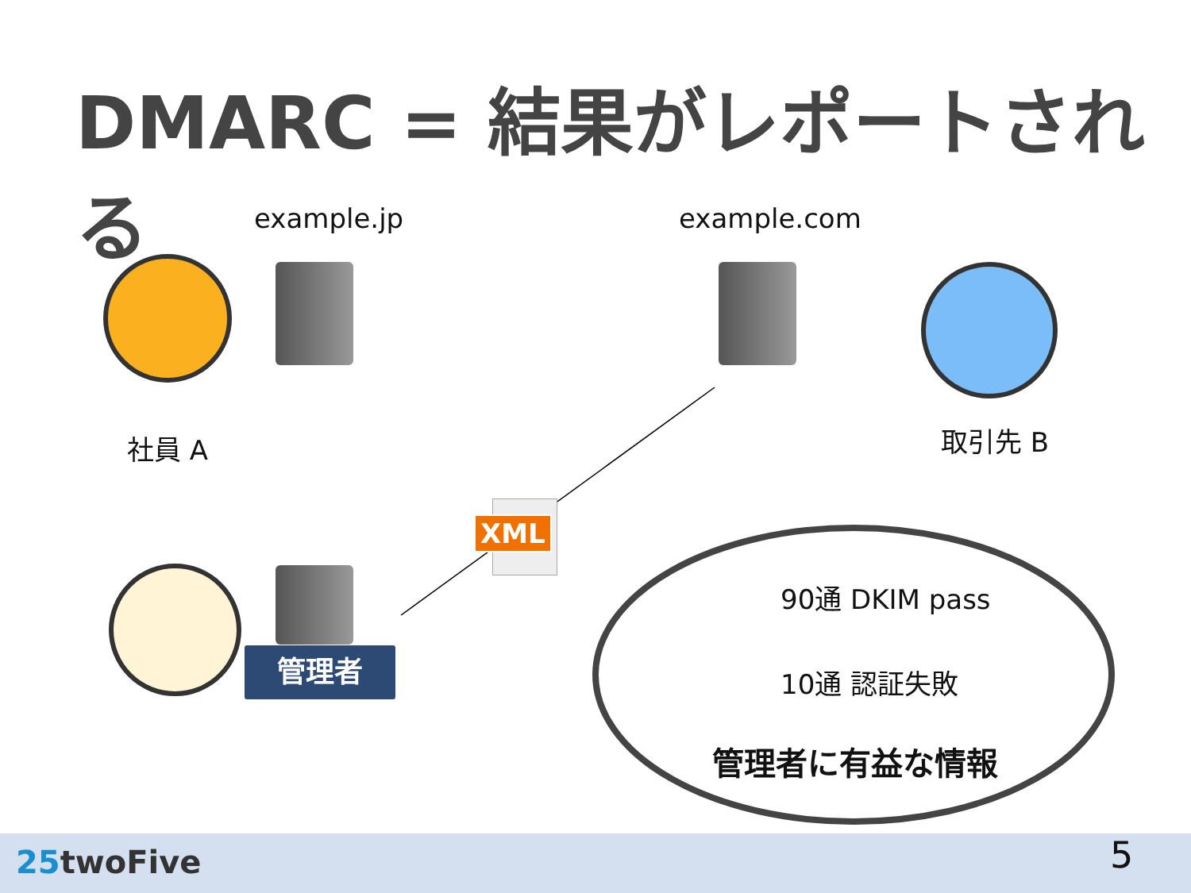DMARC = 結果がレポートされる
example.jp example.com
社員 A 取引先 B
XML
管理者
90通 DKIM pass
10通 認証失敗
管理者に有益な情報
25twoFive 5